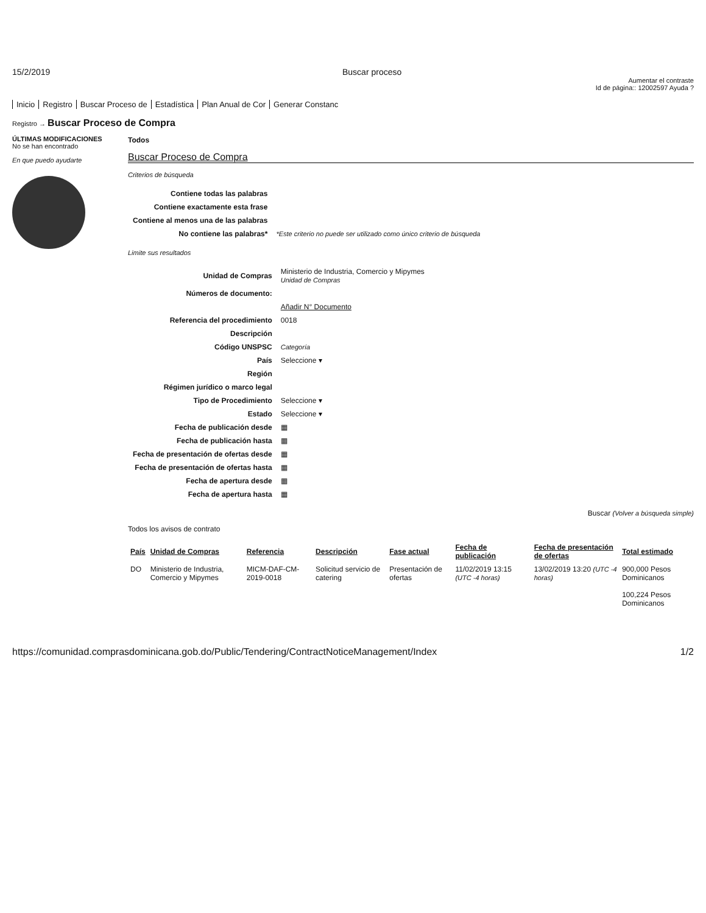15/2/2019 Buscar proceso
Aumentar el contraste
Id de página:: 12002597 Ayuda ?
Inicio Registro Buscar Proceso de Estadística Plan Anual de Cor Generar Constanc
Registro → Buscar Proceso de Compra
ÚLTIMAS MODIFICACIONES
No se han encontrado
En que puedo ayudarte
Todos
Buscar Proceso de Compra
Criterios de búsqueda
| Contiene todas las palabras | |
| Contiene exactamente esta frase | |
| Contiene al menos una de las palabras | |
| No contiene las palabras* | *Este criterio no puede ser utilizado como único criterio de búsqueda |
Limite sus resultados
| Unidad de Compras | Ministerio de Industria, Comercio y Mipymes Unidad de Compras |
| Números de documento: | |
| | Añadir N° Documento |
| Referencia del procedimiento | 0018 |
| Descripción | |
| Código UNSPSC | Categoría |
| País | Seleccione ▾ |
| Región | |
| Régimen jurídico o marco legal | |
| Tipo de Procedimiento | Seleccione ▾ |
| Estado | Seleccione ▾ |
| Fecha de publicación desde | ▦ |
| Fecha de publicación hasta | ▦ |
| Fecha de presentación de ofertas desde | ▦ |
| Fecha de presentación de ofertas hasta | ▦ |
| Fecha de apertura desde | ▦ |
| Fecha de apertura hasta | ▦ |
Buscar (Volver a búsqueda simple)
Todos los avisos de contrato
| País | Unidad de Compras | Referencia | Descripción | Fase actual | Fecha de publicación | Fecha de presentación de ofertas | Total estimado |
| --- | --- | --- | --- | --- | --- | --- | --- |
| DO | Ministerio de Industria, Comercio y Mipymes | MICM-DAF-CM-2019-0018 | Solicitud servicio de catering | Presentación de ofertas | 11/02/2019 13:15 (UTC -4 horas) | 13/02/2019 13:20 (UTC -4 horas) | 900,000 Pesos Dominicanos 100,224 Pesos Dominicanos |
https://comunidad.comprasdominicana.gob.do/Public/Tendering/ContractNoticeManagement/Index 1/2